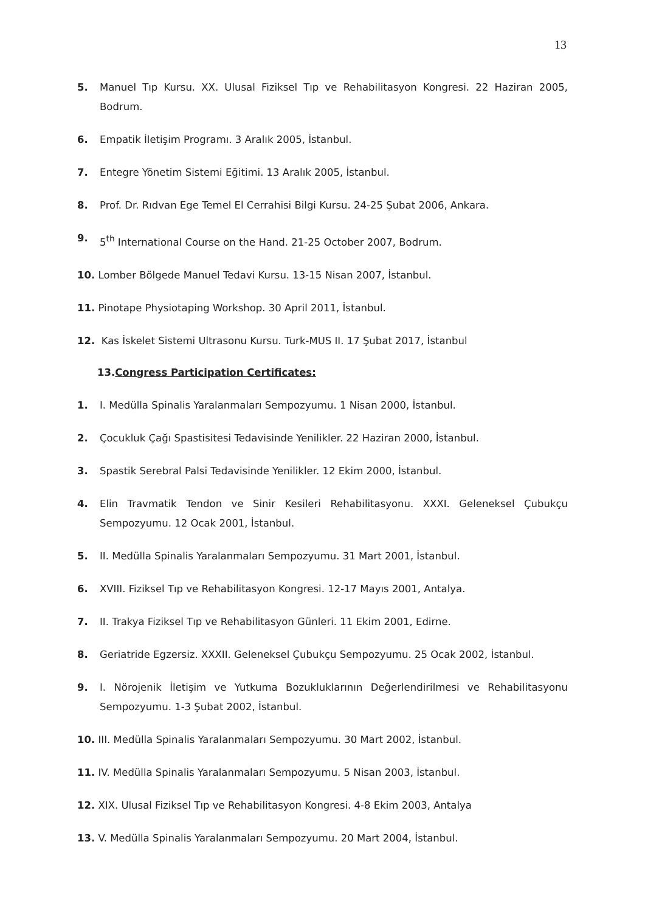13
5. Manuel Tıp Kursu. XX. Ulusal Fiziksel Tıp ve Rehabilitasyon Kongresi. 22 Haziran 2005, Bodrum.
6. Empatik İletişim Programı. 3 Aralık 2005, İstanbul.
7. Entegre Yönetim Sistemi Eğitimi. 13 Aralık 2005, İstanbul.
8. Prof. Dr. Rıdvan Ege Temel El Cerrahisi Bilgi Kursu. 24-25 Şubat 2006, Ankara.
9. 5<sup>th</sup> International Course on the Hand. 21-25 October 2007, Bodrum.
10. Lomber Bölgede Manuel Tedavi Kursu. 13-15 Nisan 2007, İstanbul.
11. Pinotape Physiotaping Workshop. 30 April 2011, İstanbul.
12. Kas İskelet Sistemi Ultrasonu Kursu. Turk-MUS II. 17 Şubat 2017, İstanbul
13.Congress Participation Certificates:
1. I. Medülla Spinalis Yaralanmaları Sempozyumu. 1 Nisan 2000, İstanbul.
2. Çocukluk Çağı Spastisitesi Tedavisinde Yenilikler. 22 Haziran 2000, İstanbul.
3. Spastik Serebral Palsi Tedavisinde Yenilikler. 12 Ekim 2000, İstanbul.
4. Elin Travmatik Tendon ve Sinir Kesileri Rehabilitasyonu. XXXI. Geleneksel Çubukçu Sempozyumu. 12 Ocak 2001, İstanbul.
5. II. Medülla Spinalis Yaralanmaları Sempozyumu. 31 Mart 2001, İstanbul.
6. XVIII. Fiziksel Tıp ve Rehabilitasyon Kongresi. 12-17 Mayıs 2001, Antalya.
7. II. Trakya Fiziksel Tıp ve Rehabilitasyon Günleri. 11 Ekim 2001, Edirne.
8. Geriatride Egzersiz. XXXII. Geleneksel Çubukçu Sempozyumu. 25 Ocak 2002, İstanbul.
9. I. Nörojenik İletişim ve Yutkuma Bozukluklarının Değerlendirilmesi ve Rehabilitasyonu Sempozyumu. 1-3 Şubat 2002, İstanbul.
10. III. Medülla Spinalis Yaralanmaları Sempozyumu. 30 Mart 2002, İstanbul.
11. IV. Medülla Spinalis Yaralanmaları Sempozyumu. 5 Nisan 2003, İstanbul.
12. XIX. Ulusal Fiziksel Tıp ve Rehabilitasyon Kongresi. 4-8 Ekim 2003, Antalya
13. V. Medülla Spinalis Yaralanmaları Sempozyumu. 20 Mart 2004, İstanbul.